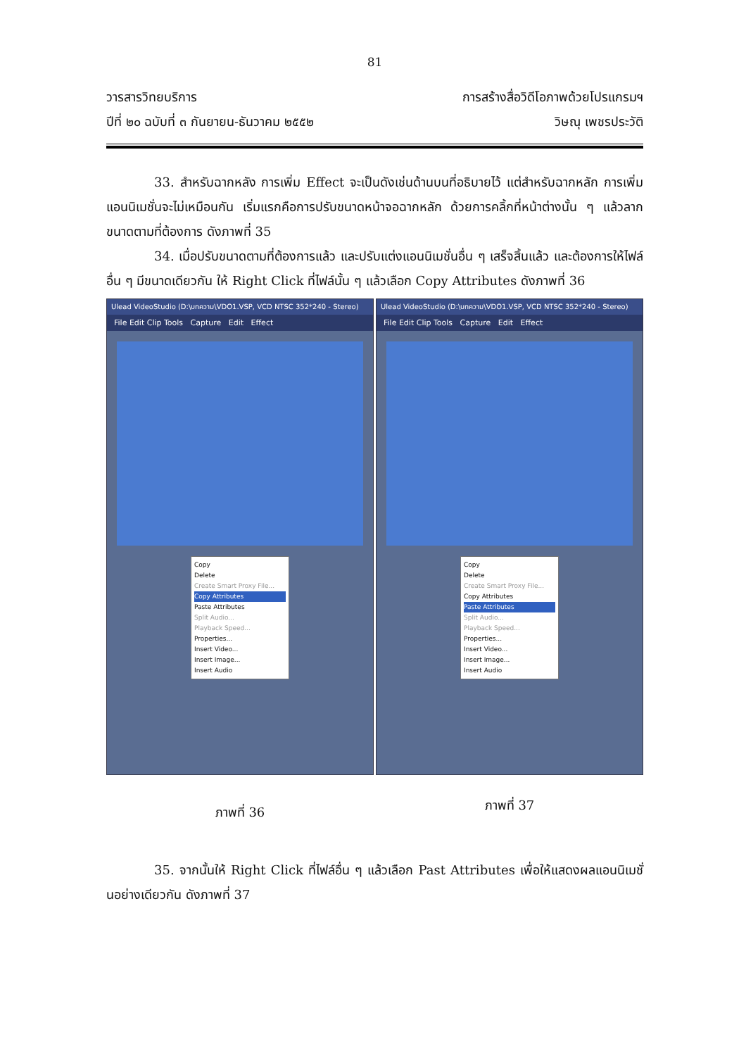81
วารสารวิทยบริการ
ปีที่ ๒๐ ฉบับที่ ๓ กันยายน-ธันวาคม ๒๕๕๒
การสร้างสื่อวิดีโอภาพด้วยโปรแกรมฯ
วิษณุ เพชรประวัติ
33. สำหรับฉากหลัง การเพิ่ม Effect จะเป็นดังเช่นด้านบนที่อธิบายไว้ แต่สำหรับฉากหลัก การเพิ่มแอนนิเมชั่นจะไม่เหมือนกัน เริ่มแรกคือการปรับขนาดหน้าจอฉากหลัก ด้วยการคลิ้กที่หน้าต่างนั้น ๆ แล้วลากขนาดตามที่ต้องการ ดังภาพที่ 35
34. เมื่อปรับขนาดตามที่ต้องการแล้ว และปรับแต่งแอนนิเมชั่นอื่น ๆ เสร็จสิ้นแล้ว และต้องการให้ไฟล์อื่น ๆ มีขนาดเดียวกัน ให้ Right Click ที่ไฟล์นั้น ๆ แล้วเลือก Copy Attributes ดังภาพที่ 36
Ulead VideoStudio (D:\บทความ\VDO1.VSP, VCD NTSC 352*240 - Stereo)
File Edit Clip Tools Capture Edit Effect
Copy
Delete
Create Smart Proxy File...
Copy Attributes
Paste Attributes
Split Audio...
Playback Speed...
Properties...
Insert Video...
Insert Image...
Insert Audio
ภาพที่ 36
Ulead VideoStudio (D:\บทความ\VDO1.VSP, VCD NTSC 352*240 - Stereo)
File Edit Clip Tools Capture Edit Effect
Copy
Delete
Create Smart Proxy File...
Copy Attributes
Paste Attributes
Split Audio...
Playback Speed...
Properties...
Insert Video...
Insert Image...
Insert Audio
ภาพที่ 37
35. จากนั้นให้ Right Click ที่ไฟล์อื่น ๆ แล้วเลือก Past Attributes เพื่อให้แสดงผลแอนนิเมชั่นอย่างเดียวกัน ดังภาพที่ 37